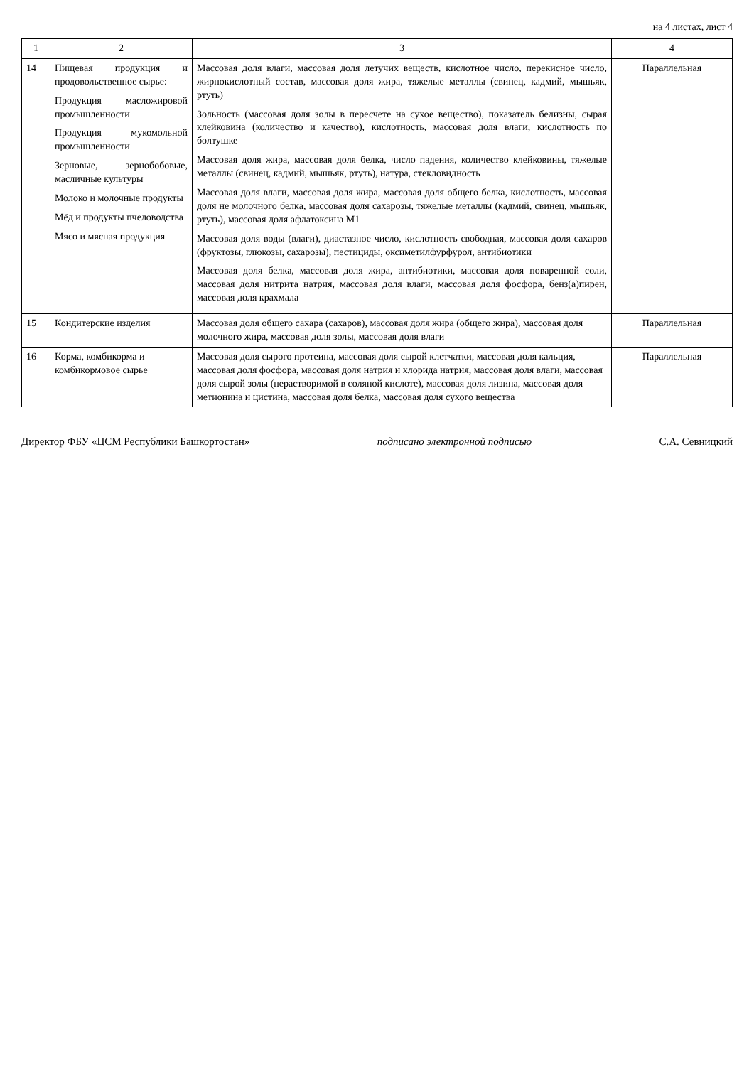на 4 листах, лист 4
| 1 | 2 | 3 | 4 |
| --- | --- | --- | --- |
| 14 | Пищевая продукция и продовольственное сырье: Продукция маслож­ировой промышленности Продукция мукомольной промышленности Зерновые, зернобобовые, масличные культуры Молоко и молочные продукты Мёд и продукты пчеловодства Мясо и мясная продукция | Массовая доля влаги, массовая доля летучих веществ, кислотное число, перекисное число, жирнокислотный состав, массовая доля жира, тяжелые металлы (свинец, кадмий, мышьяк, ртуть) Зольность (массовая доля золы в пересчете на сухое вещество), показатель белизны, сырая клейковина (количество и качество), кислотность, массовая доля влаги, кислотность по болтушке Массовая доля жира, массовая доля белка, число падения, количество клейковины, тяжелые металлы (свинец, кадмий, мышьяк, ртуть), натура, стекловидность Массовая доля влаги, массовая доля жира, массовая доля общего белка, кислотность, массовая доля не молочного белка, массовая доля сахарозы, тяжелые металлы (кадмий, свинец, мышьяк, ртуть), массовая доля афлатоксина М1 Массовая доля воды (влаги), диастазное число, кислотность свободная, массовая доля сахаров (фруктозы, глюкозы, сахарозы), пестициды, оксиметилфурфурол, антибиотики Массовая доля белка, массовая доля жира, антибиотики, массовая доля поваренной соли, массовая доля нитрита натрия, массовая доля влаги, массовая доля фосфора, бенз(а)пирен, массовая доля крахмала | Параллельная |
| 15 | Кондитерские изделия | Массовая доля общего сахара (сахаров), массовая доля жира (общего жира), массовая доля молочного жира, массовая доля золы, массовая доля влаги | Параллельная |
| 16 | Корма, комбикорма и комбикормовое сырье | Массовая доля сырого протеина, массовая доля сырой клетчатки, массовая доля кальция, массовая доля фосфора, массовая доля натрия и хлорида натрия, массовая доля влаги, массовая доля сырой золы (нерастворимой в соляной кислоте), массовая доля лизина, массовая доля метионина и цистина, массовая доля белка, массовая доля сухого вещества | Параллельная |
Директор ФБУ «ЦСМ Республики Башкортостан» подписано электронной подписью С.А. Севницкий